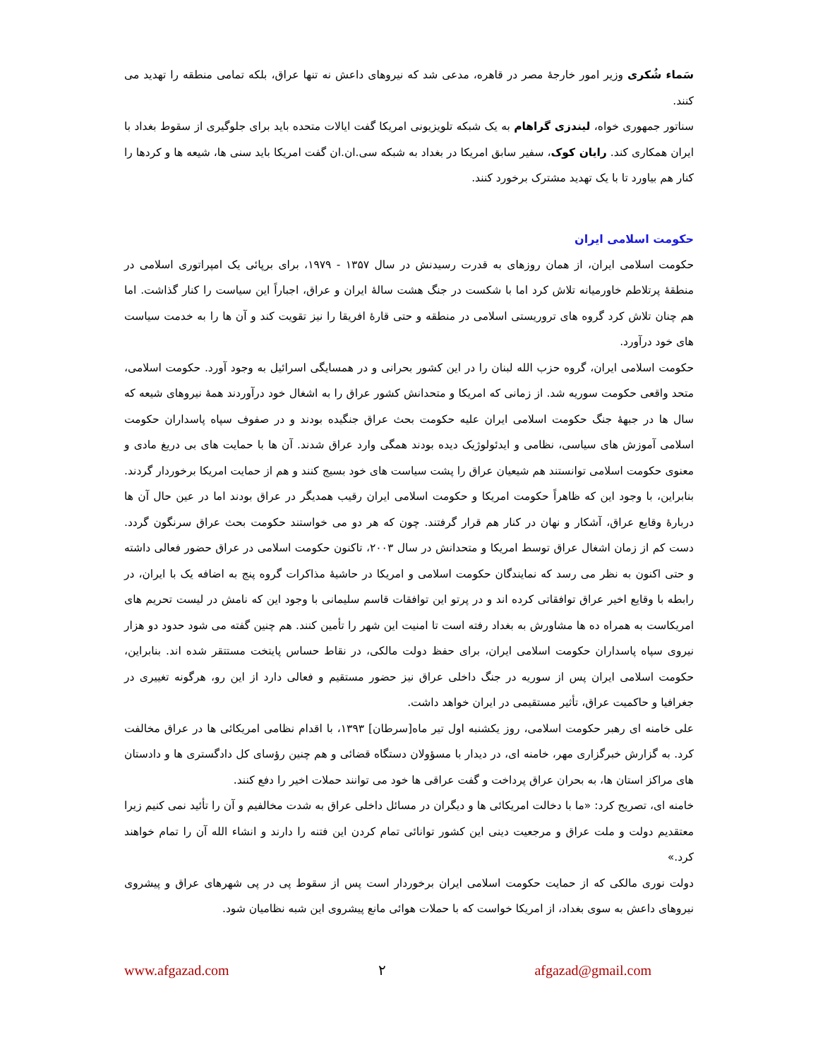سَماء شُکری وزیر امور خارجهٔ مصر در قاهره، مدعی شد که نیروهای داعش نه تنها عراق، بلکه تمامی منطقه را تهدید می کنند.
سناتور جمهوری خواه، لیندزی گراهام به یک شبکه تلویزیونی امریکا گفت ایالات متحده باید برای جلوگیری از سقوط بغداد با ایران همکاری کند. رایان کوک، سفیر سابق امریکا در بغداد به شبکه سی.ان.ان گفت امریکا باید سنی ها، شیعه ها و کردها را کنار هم بیاورد تا با یک تهدید مشترک برخورد کنند.
حکومت اسلامی ایران
حکومت اسلامی ایران، از همان روزهای به قدرت رسیدنش در سال ۱۳۵۷ - ۱۹۷۹، برای برپائی یک امپراتوری اسلامی در منطقهٔ پرتلاطم خاورمیانه تلاش کرد اما با شکست در جنگ هشت سالهٔ ایران و عراق، اجباراً این سیاست را کنار گذاشت. اما هم چنان تلاش کرد گروه های تروریستی اسلامی در منطقه و حتی قارهٔ افریقا را نیز تقویت کند و آن ها را به خدمت سیاست های خود درآورد.
حکومت اسلامی ایران، گروه حزب الله لبنان را در این کشور بحرانی و در همسایگی اسرائیل به وجود آورد. حکومت اسلامی، متحد واقعی حکومت سوریه شد. از زمانی که امریکا و متحدانش کشور عراق را به اشغال خود درآوردند همهٔ نیروهای شیعه که سال ها در جبههٔ جنگ حکومت اسلامی ایران علیه حکومت بحث عراق جنگیده بودند و در صفوف سپاه پاسداران حکومت اسلامی آموزش های سیاسی، نظامی و ایدئولوژیک دیده بودند همگی وارد عراق شدند. آن ها با حمایت های بی دریغ مادی و معنوی حکومت اسلامی توانستند هم شیعیان عراق را پشت سیاست های خود بسیج کنند و هم از حمایت امریکا برخوردار گردند. بنابراین، با وجود این که ظاهراً حکومت امریکا و حکومت اسلامی ایران رقیب همدیگر در عراق بودند اما در عین حال آن ها دربارهٔ وقایع عراق، آشکار و نهان در کنار هم قرار گرفتند. چون که هر دو می خواستند حکومت بحث عراق سرنگون گردد. دست کم از زمان اشغال عراق توسط امریکا و متحدانش در سال ۲۰۰۳، تاکنون حکومت اسلامی در عراق حضور فعالی داشته و حتی اکنون به نظر می رسد که نمایندگان حکومت اسلامی و امریکا در حاشیهٔ مذاکرات گروه پنج به اضافه یک با ایران، در رابطه با وقایع اخیر عراق توافقاتی کرده اند و در پرتو این توافقات قاسم سلیمانی با وجود این که نامش در لیست تحریم های امریکاست به همراه ده ها مشاورش به بغداد رفته است تا امنیت این شهر را تأمین کنند. هم چنین گفته می شود حدود دو هزار نیروی سپاه پاسداران حکومت اسلامی ایران، برای حفظ دولت مالکی، در نقاط حساس پایتخت مستتقر شده اند. بنابراین، حکومت اسلامی ایران پس از سوریه در جنگ داخلی عراق نیز حضور مستقیم و فعالی دارد از این رو، هرگونه تغییری در جغرافیا و حاکمیت عراق، تأثیر مستقیمی در ایران خواهد داشت.
علی خامنه ای رهبر حکومت اسلامی، روز یکشنبه اول تیر ماه[سرطان] ۱۳۹۳، با اقدام نظامی امریکائی ها در عراق مخالفت کرد. به گزارش خبرگزاری مهر، خامنه ای، در دیدار با مسؤولان دستگاه قضائی و هم چنین رؤسای کل دادگستری ها و دادستان های مراکز استان ها، به بحران عراق پرداخت و گفت عراقی ها خود می توانند حملات اخیر را دفع کنند.
خامنه ای، تصریح کرد: «ما با دخالت امریکائی ها و دیگران در مسائل داخلی عراق به شدت مخالفیم و آن را تأئید نمی کنیم زیرا معتقدیم دولت و ملت عراق و مرجعیت دینی این کشور توانائی تمام کردن این فتنه را دارند و انشاء الله آن را تمام خواهند کرد.»
دولت نوری مالکی که از حمایت حکومت اسلامی ایران برخوردار است پس از سقوط پی در پی شهرهای عراق و پیشروی نیروهای داعش به سوی بغداد، از امریکا خواست که با حملات هوائی مانع پیشروی این شبه نظامیان شود.
www.afgazad.com ۲ afgazad@gmail.com